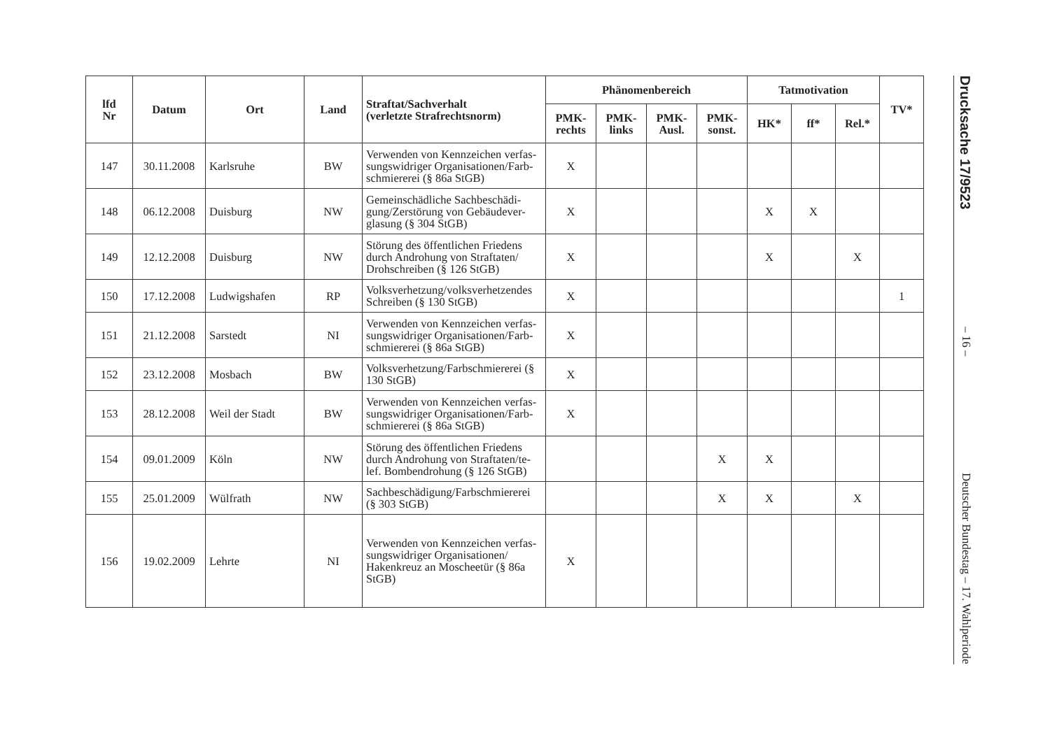Drucksache 17/9523 – 16 – Deutscher Bundestag – 17. Wahlperiode
| lfd Nr | Datum | Ort | Land | Straftat/Sachverhalt (verletzte Strafrechtsnorm) | Phänomenbereich | | | | Tatmotivation | | | TV* |
| --- | --- | --- | --- | --- | --- | --- | --- | --- | --- | --- | --- | --- |
| | | | | | PMK- rechts | PMK- links | PMK- Ausl. | PMK- sonst. | HK* | ff* | Rel.* | |
| 147 | 30.11.2008 | Karlsruhe | BW | Verwenden von Kennzeichen verfas-sungswidriger Organisationen/Farb-schmiererei (§ 86a StGB) | X | | | | | | | |
| 148 | 06.12.2008 | Duisburg | NW | Gemeinschädliche Sachbeschädi-gung/Zerstörung von Gebäudever-glasung (§ 304 StGB) | X | | | | X | X | | |
| 149 | 12.12.2008 | Duisburg | NW | Störung des öffentlichen Friedens durch Androhung von Straftaten/ Drohschreiben (§ 126 StGB) | X | | | | X | | X | |
| 150 | 17.12.2008 | Ludwigshafen | RP | Volksverhetzung/volksverhetzendes Schreiben (§ 130 StGB) | X | | | | | | | 1 |
| 151 | 21.12.2008 | Sarstedt | NI | Verwenden von Kennzeichen verfas-sungswidriger Organisationen/Farb-schmiererei (§ 86a StGB) | X | | | | | | | |
| 152 | 23.12.2008 | Mosbach | BW | Volksverhetzung/Farbschmiererei (§ 130 StGB) | X | | | | | | | |
| 153 | 28.12.2008 | Weil der Stadt | BW | Verwenden von Kennzeichen verfas-sungswidriger Organisationen/Farb-schmiererei (§ 86a StGB) | X | | | | | | | |
| 154 | 09.01.2009 | Köln | NW | Störung des öffentlichen Friedens durch Androhung von Straftaten/te-lef. Bombendrohung (§ 126 StGB) | | | | X | X | | | |
| 155 | 25.01.2009 | Wülfrath | NW | Sachbeschädigung/Farbschmiererei (§ 303 StGB) | | | | X | X | | X | |
| 156 | 19.02.2009 | Lehrte | NI | Verwenden von Kennzeichen verfas-sungswidriger Organisationen/ Hakenkreuz an Moscheetür (§ 86a StGB) | X | | | | | | | |